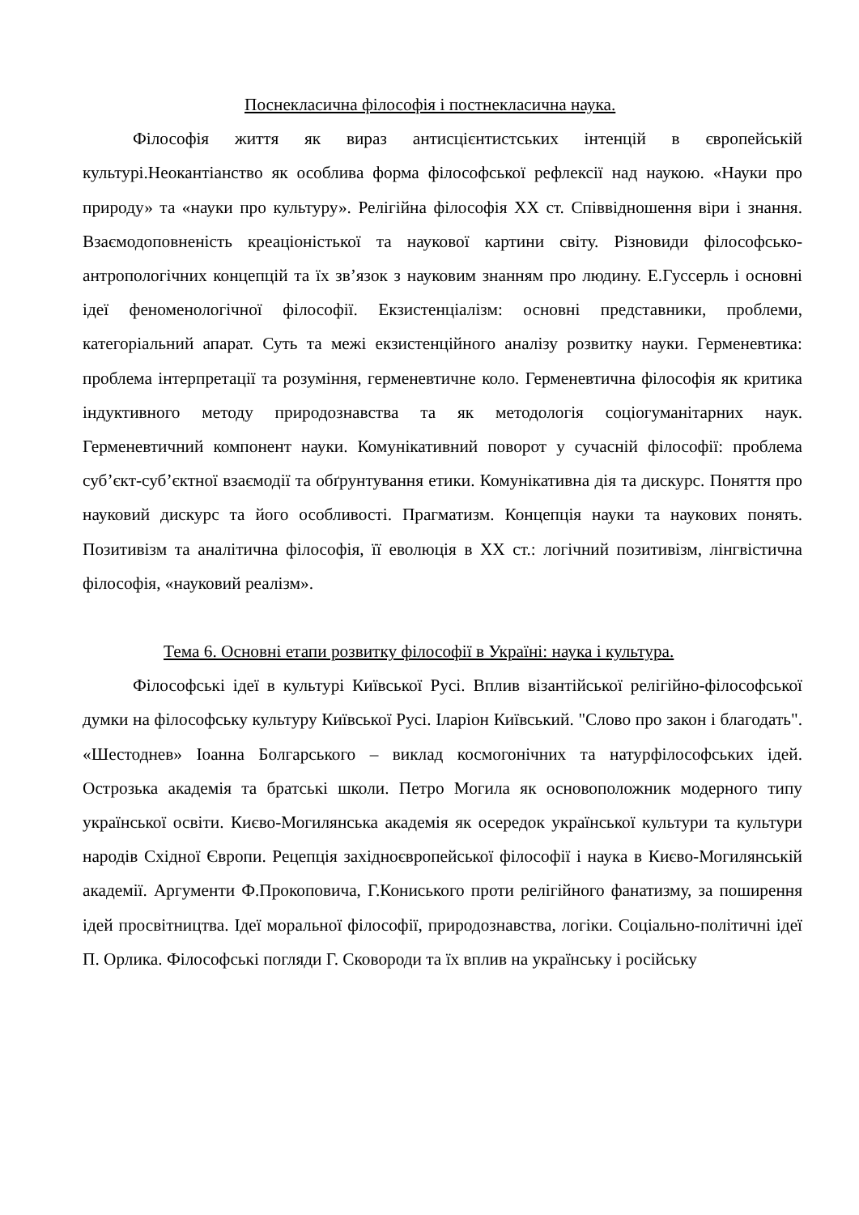Поснекласична філософія і постнекласична наука.
Філософія життя як вираз антисцієнтистських інтенцій в європейській культурі.Неокантіанство як особлива форма філософської рефлексії над наукою. «Науки про природу» та «науки про культуру». Релігійна філософія ХХ ст. Співвідношення віри і знання. Взаємодоповненість креаціоністької та наукової картини світу. Різновиди філософсько-антропологічних концепцій та їх зв’язок з науковим знанням про людину. Е.Гуссерль і основні ідеї феноменологічної філософії. Екзистенціалізм: основні представники, проблеми, категоріальний апарат. Суть та межі екзистенційного аналізу розвитку науки. Герменевтика: проблема інтерпретації та розуміння, герменевтичне коло. Герменевтична філософія як критика індуктивного методу природознавства та як методологія соціогуманітарних наук. Герменевтичний компонент науки. Комунікативний поворот у сучасній філософії: проблема суб’єкт-суб’єктної взаємодії та обґрунтування етики. Комунікативна дія та дискурс. Поняття про науковий дискурс та його особливості. Прагматизм. Концепція науки та наукових понять. Позитивізм та аналітична філософія, її еволюція в ХХ ст.: логічний позитивізм, лінгвістична філософія, «науковий реалізм».
Тема 6. Основні етапи розвитку філософії в Україні: наука і культура.
Філософські ідеї в культурі Київської Русі. Вплив візантійської релігійно-філософської думки на філософську культуру Київської Русі. Іларіон Київський. "Слово про закон і благодать". «Шестоднев» Іоанна Болгарського – виклад космогонічних та натурфілософських ідей. Острозька академія та братські школи. Петро Могила як основоположник модерного типу української освіти. Києво-Могилянська академія як осередок української культури та культури народів Східної Європи. Рецепція західноєвропейської філософії і наука в Києво-Могилянській академії. Аргументи Ф.Прокоповича, Г.Кониського проти релігійного фанатизму, за поширення ідей просвітництва. Ідеї моральної філософії, природознавства, логіки. Соціально-політичні ідеї П. Орлика. Філософські погляди Г. Сковороди та їх вплив на українську і російську